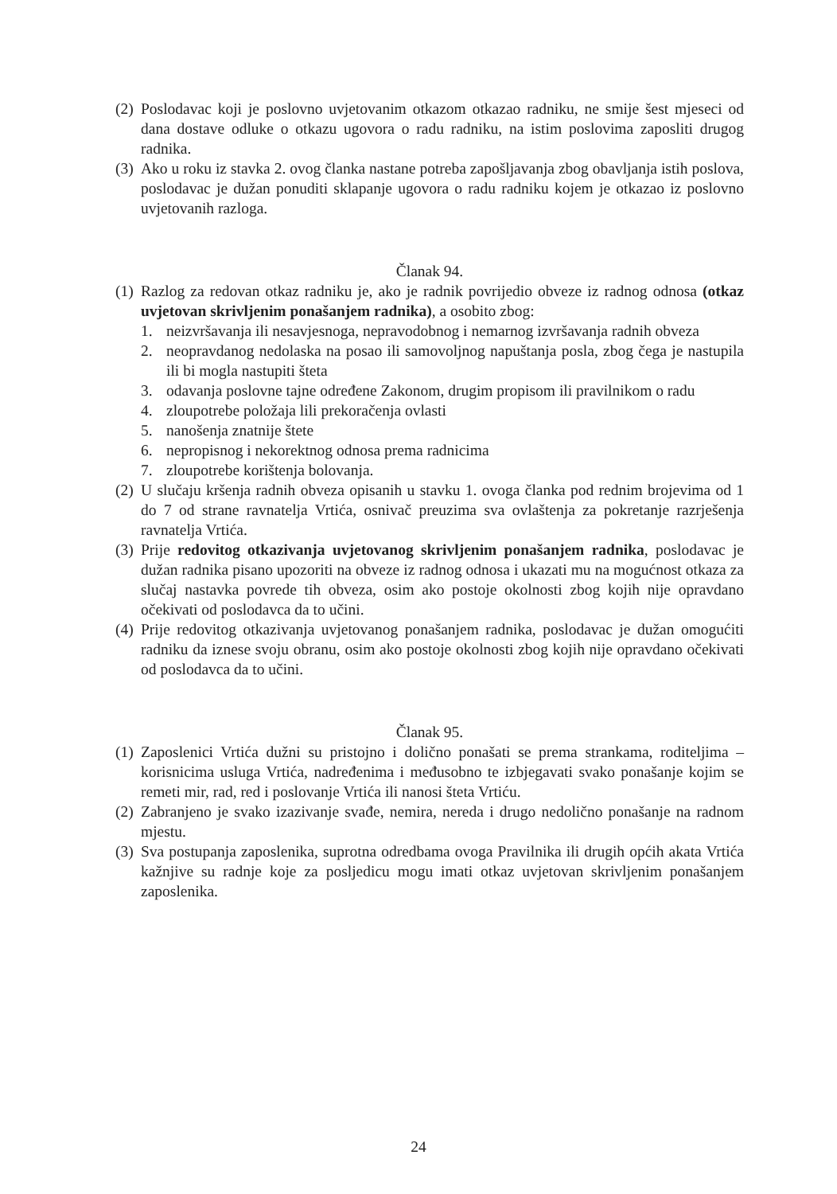(2) Poslodavac koji je poslovno uvjetovanim otkazom otkazao radniku, ne smije šest mjeseci od dana dostave odluke o otkazu ugovora o radu radniku, na istim poslovima zaposliti drugog radnika.
(3) Ako u roku iz stavka 2. ovog članka nastane potreba zapošljavanja zbog obavljanja istih poslova, poslodavac je dužan ponuditi sklapanje ugovora o radu radniku kojem je otkazao iz poslovno uvjetovanih razloga.
Članak 94.
(1) Razlog za redovan otkaz radniku je, ako je radnik povrijedio obveze iz radnog odnosa (otkaz uvjetovan skrivljenim ponašanjem radnika), a osobito zbog:
1. neizvršavanja ili nesavjesnoga, nepravodobnog i nemarnog izvršavanja radnih obveza
2. neopravdanog nedolaska na posao ili samovoljnog napuštanja posla, zbog čega je nastupila ili bi mogla nastupiti šteta
3. odavanja poslovne tajne određene Zakonom, drugim propisom ili pravilnikom o radu
4. zloupotrebe položaja lili prekoračenja ovlasti
5. nanošenja znatnije štete
6. nepropisnog i nekorektnog odnosa prema radnicima
7. zloupotrebe korištenja bolovanja.
(2) U slučaju kršenja radnih obveza opisanih u stavku 1. ovoga članka pod rednim brojevima od 1 do 7 od strane ravnatelja Vrtića, osnivač preuzima sva ovlaštenja za pokretanje razrješenja ravnatelja Vrtića.
(3) Prije redovitog otkazivanja uvjetovanog skrivljenim ponašanjem radnika, poslodavac je dužan radnika pisano upozoriti na obveze iz radnog odnosa i ukazati mu na mogućnost otkaza za slučaj nastavka povrede tih obveza, osim ako postoje okolnosti zbog kojih nije opravdano očekivati od poslodavca da to učini.
(4) Prije redovitog otkazivanja uvjetovanog ponašanjem radnika, poslodavac je dužan omogućiti radniku da iznese svoju obranu, osim ako postoje okolnosti zbog kojih nije opravdano očekivati od poslodavca da to učini.
Članak 95.
(1) Zaposlenici Vrtića dužni su pristojno i dolično ponašati se prema strankama, roditeljima – korisnicima usluga Vrtića, nadređenima i međusobno te izbjegavati svako ponašanje kojim se remeti mir, rad, red i poslovanje Vrtića ili nanosi šteta Vrtiću.
(2) Zabranjeno je svako izazivanje svađe, nemira, nereda i drugo nedolično ponašanje na radnom mjestu.
(3) Sva postupanja zaposlenika, suprotna odredbama ovoga Pravilnika ili drugih općih akata Vrtića kažnjive su radnje koje za posljedicu mogu imati otkaz uvjetovan skrivljenim ponašanjem zaposlenika.
24